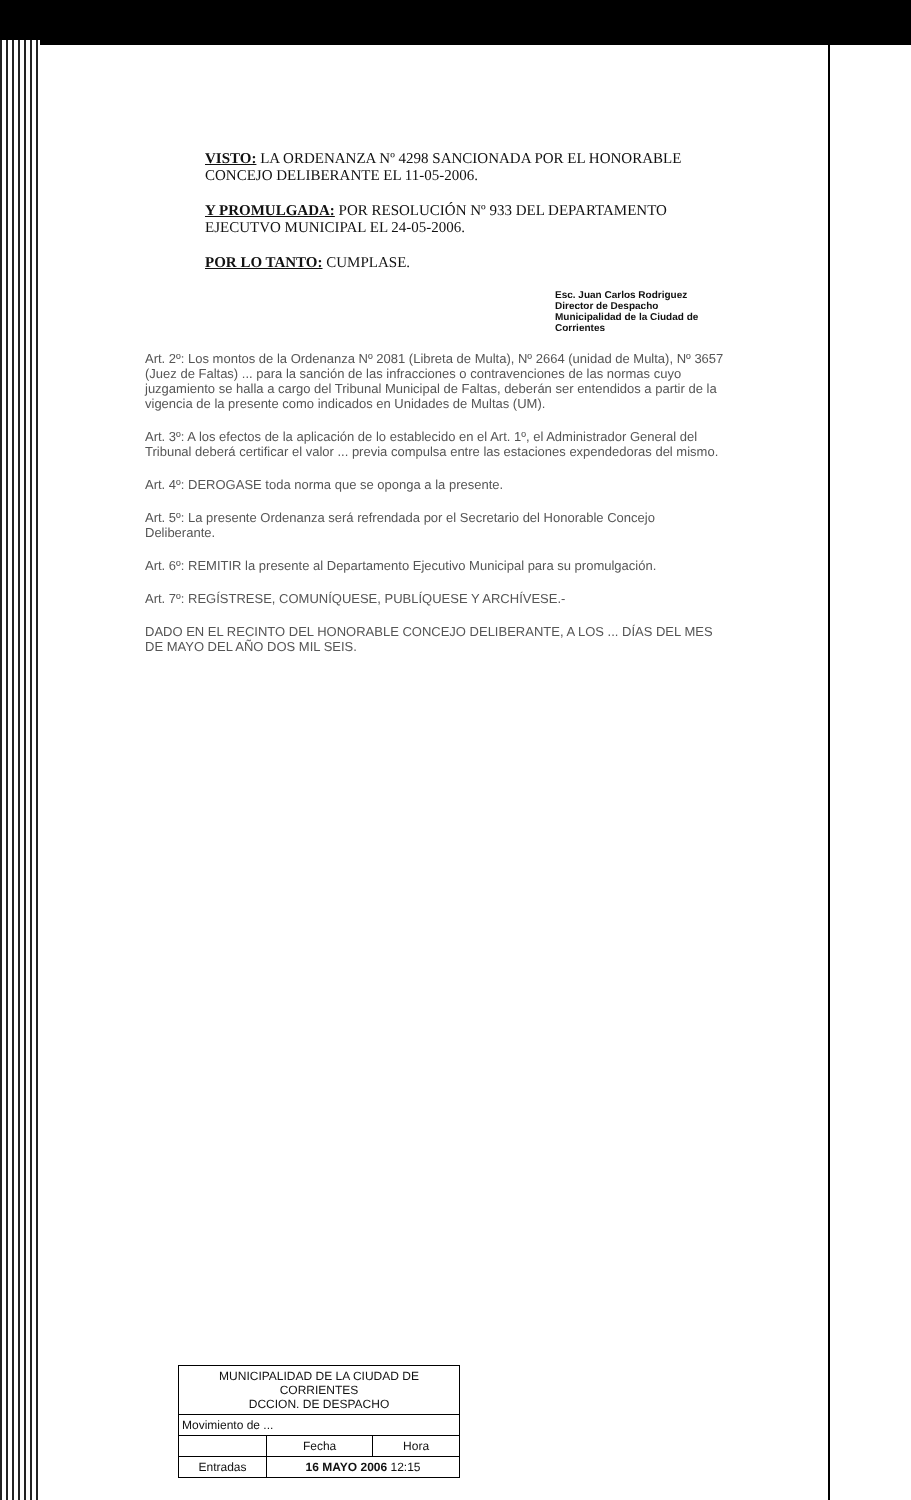VISTO: LA ORDENANZA Nº 4298 SANCIONADA POR EL HONORABLE CONCEJO DELIBERANTE EL 11-05-2006.
Y PROMULGADA: POR RESOLUCIÓN Nº 933 DEL DEPARTAMENTO EJECUTVO MUNICIPAL EL 24-05-2006.
POR LO TANTO: CUMPLASE.
Esc. Juan Carlos Rodriguez
Director de Despacho
Municipalidad de la Ciudad de Corrientes
Art. 2º: Los montos de la Ordenanza Nº 2081 (Libreta de Multa), Nº 2664 (unidad de Multa), Nº 3657 (Juez de Faltas) ... para la sanción de las infracciones o contravenciones de las normas cuyo juzgamiento se halla a cargo del Tribunal Municipal de Faltas, deberán ser entendidos a partir de la vigencia de la presente como indicados en Unidades de Multas (UM).
Art. 3º: A los efectos de la aplicación de lo establecido en el Art. 1º, el Administrador General del Tribunal deberá certificar el valor ... previa compulsa entre las estaciones expendedoras del mismo.
Art. 4º: DEROGASE toda norma que se oponga a la presente.
Art. 5º: La presente Ordenanza será refrendada por el Secretario del Honorable Concejo Deliberante.
Art. 6º: REMITIR la presente al Departamento Ejecutivo Municipal para su promulgación.
Art. 7º: REGÍSTRESE, COMUNÍQUESE, PUBLÍQUESE Y ARCHÍVESE.-
DADO EN EL RECINTO DEL HONORABLE CONCEJO DELIBERANTE, A LOS ... DÍAS DEL MES DE MAYO DEL AÑO DOS MIL SEIS.
| MUNICIPALIDAD DE LA CIUDAD DE CORRIENTES DCCION. DE DESPACHO | | |
| Movimiento de ... | | |
| | Fecha | Hora |
| Entradas | 16 MAYO 2006 12:15 | |